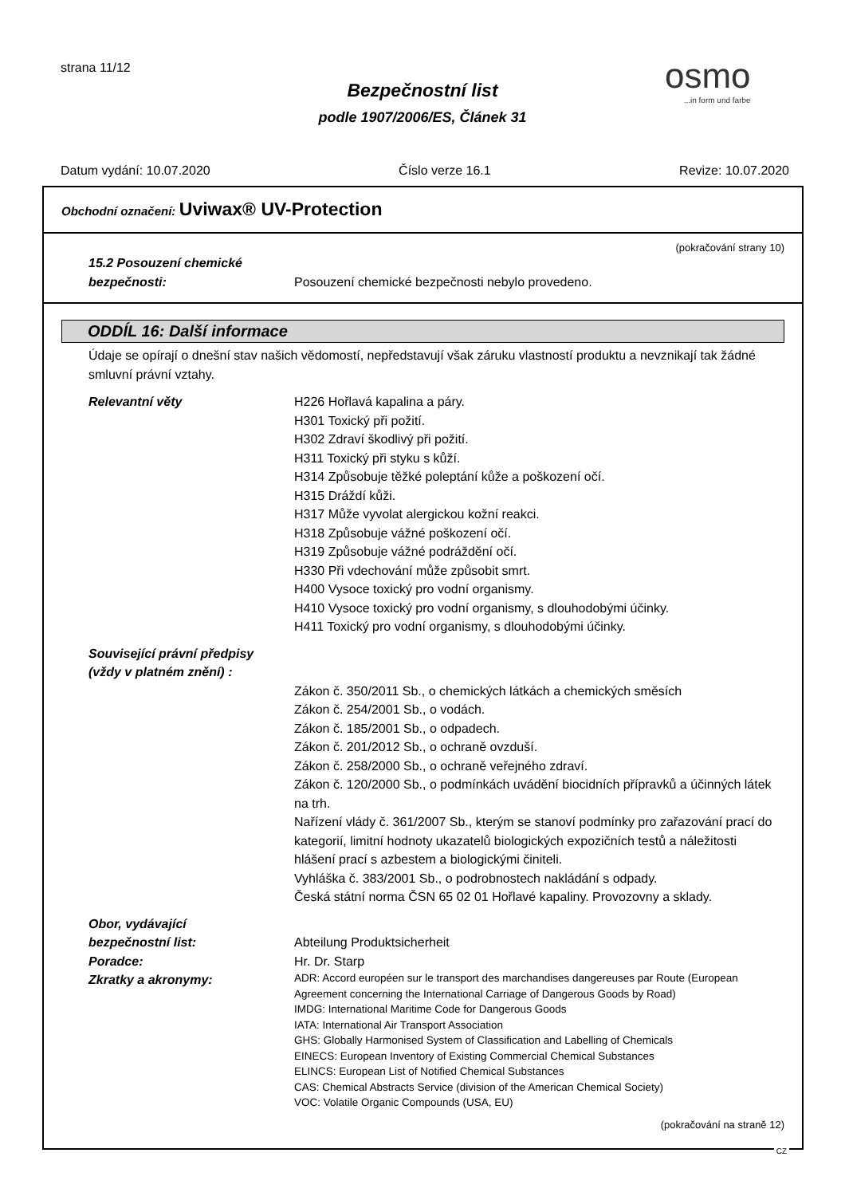strana 11/12 osmo...in form und farbe
Bezpečnostní list
podle 1907/2006/ES, Článek 31
Datum vydání: 10.07.2020 Číslo verze 16.1 Revize: 10.07.2020
Obchodní označení: Uviwax® UV-Protection
(pokračování strany 10)
15.2 Posouzení chemické
bezpečnosti:
Posouzení chemické bezpečnosti nebylo provedeno.
ODDÍL 16: Další informace
Údaje se opírají o dnešní stav našich vědomostí, nepředstavují však záruku vlastností produktu a nevznikají tak žádné smluvní právní vztahy.
Relevantní věty H226 Hořlavá kapalina a páry.
H301 Toxický při požití.
H302 Zdraví škodlivý při požití.
H311 Toxický při styku s kůží.
H314 Způsobuje těžké poleptání kůže a poškození očí.
H315 Dráždí kůži.
H317 Může vyvolat alergickou kožní reakci.
H318 Způsobuje vážné poškození očí.
H319 Způsobuje vážné podráždění očí.
H330 Při vdechování může způsobit smrt.
H400 Vysoce toxický pro vodní organismy.
H410 Vysoce toxický pro vodní organismy, s dlouhodobými účinky.
H411 Toxický pro vodní organismy, s dlouhodobými účinky.
Související právní předpisy
(vždy v platném znění) :
Zákon č. 350/2011 Sb., o chemických látkách a chemických směsích
Zákon č. 254/2001 Sb., o vodách.
Zákon č. 185/2001 Sb., o odpadech.
Zákon č. 201/2012 Sb., o ochraně ovzduší.
Zákon č. 258/2000 Sb., o ochraně veřejného zdraví.
Zákon č. 120/2000 Sb., o podmínkách uvádění biocidních přípravků a účinných látek na trh.
Nařízení vlády č. 361/2007 Sb., kterým se stanoví podmínky pro zařazování prací do kategorií, limitní hodnoty ukazatelů biologických expozičních testů a náležitosti hlášení prací s azbestem a biologickými činiteli.
Vyhláška č. 383/2001 Sb., o podrobnostech nakládání s odpady.
Česká státní norma ČSN 65 02 01 Hořlavé kapaliny. Provozovny a sklady.
Obor, vydávající
bezpečnostní list:
Abteilung Produktsicherheit
Poradce: Hr. Dr. Starp
Zkratky a akronymy:
ADR: Accord européen sur le transport des marchandises dangereuses par Route (European Agreement concerning the International Carriage of Dangerous Goods by Road)
IMDG: International Maritime Code for Dangerous Goods
IATA: International Air Transport Association
GHS: Globally Harmonised System of Classification and Labelling of Chemicals
EINECS: European Inventory of Existing Commercial Chemical Substances
ELINCS: European List of Notified Chemical Substances
CAS: Chemical Abstracts Service (division of the American Chemical Society)
VOC: Volatile Organic Compounds (USA, EU)
(pokračování na straně 12)
CZ